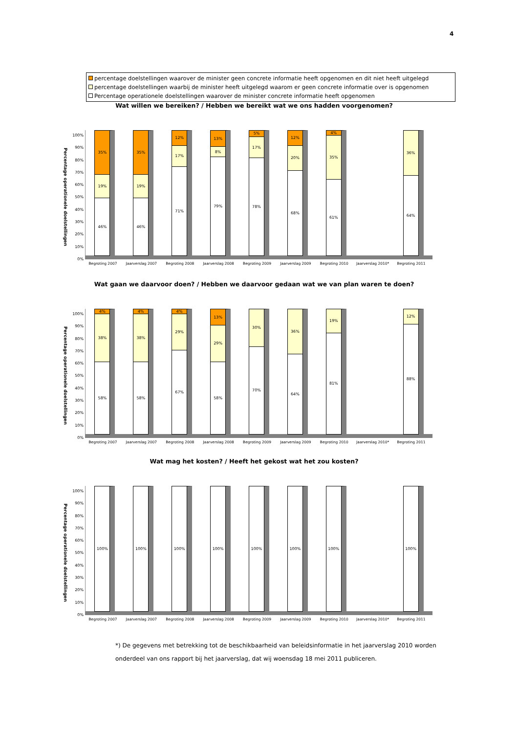4
percentage doelstellingen waarover de minister geen concrete informatie heeft opgenomen en dit niet heeft uitgelegd
percentage doelstellingen waarbij de minister heeft uitgelegd waarom er geen concrete informatie over is opgenomen
Percentage operationele doelstellingen waarover de minister concrete informatie heeft opgenomen
Wat willen we bereiken? / Hebben we bereikt wat we ons hadden voorgenomen?
Percentage operationele doelstellingen
100%
90%
80%
70%
60%
50%
40%
30%
20%
10%
0%
35%
19%
46%
35%
19%
46%
12%
17%
71%
13%
8%
79%
5%
17%
78%
12%
20%
68%
4%
35%
61%
36%
64%
Begroting 2007 Jaarverslag 2007 Begroting 2008 Jaarverslag 2008 Begroting 2009 Jaarverslag 2009 Begroting 2010 Jaarverslag 2010* Begroting 2011
Wat gaan we daarvoor doen? / Hebben we daarvoor gedaan wat we van plan waren te doen?
Percentage operationele doelstellingen
100%
90%
80%
70%
60%
50%
40%
30%
20%
10%
0%
4%
38%
58%
4%
38%
58%
4%
29%
67%
13%
29%
58%
30%
70%
36%
64%
19%
81%
12%
88%
Begroting 2007 Jaarverslag 2007 Begroting 2008 Jaarverslag 2008 Begroting 2009 Jaarverslag 2009 Begroting 2010 Jaarverslag 2010* Begroting 2011
Wat mag het kosten? / Heeft het gekost wat het zou kosten?
Percentage operationele doelstellingen
100%
90%
80%
70%
60%
50%
40%
30%
20%
10%
0%
100% 100% 100% 100% 100% 100% 100% 100%
Begroting 2007 Jaarverslag 2007 Begroting 2008 Jaarverslag 2008 Begroting 2009 Jaarverslag 2009 Begroting 2010 Jaarverslag 2010* Begroting 2011
*) De gegevens met betrekking tot de beschikbaarheid van beleidsinformatie in het jaarverslag 2010 worden onderdeel van ons rapport bij het jaarverslag, dat wij woensdag 18 mei 2011 publiceren.